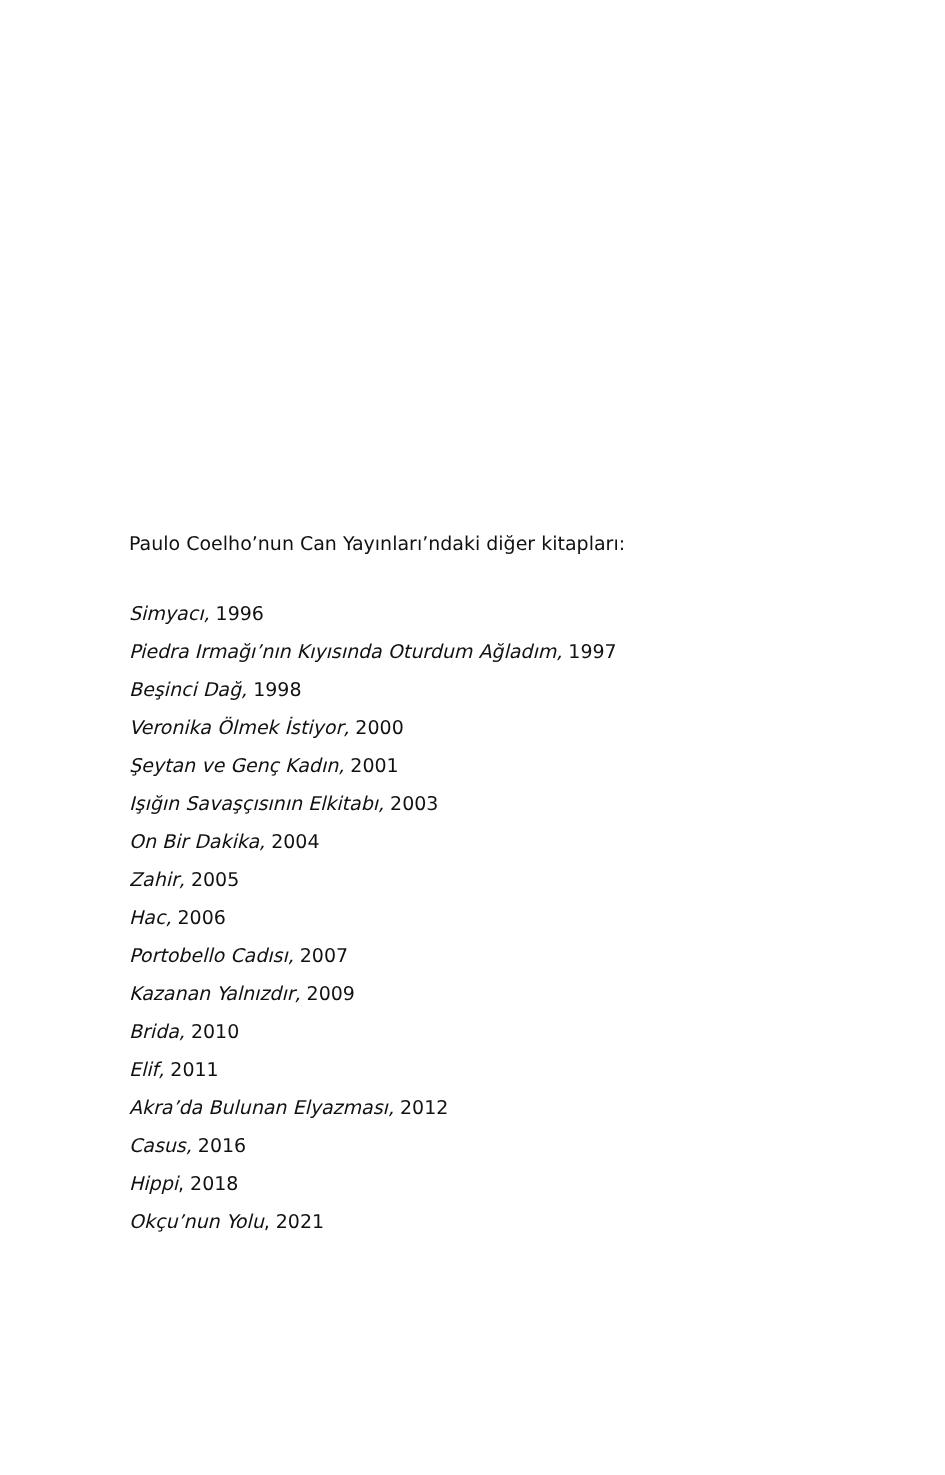Paulo Coelho’nun Can Yayınları’ndaki diğer kitapları:
Simyacı, 1996
Piedra Irmağı’nın Kıyısında Oturdum Ağladım, 1997
Beşinci Dağ, 1998
Veronika Ölmek İstiyor, 2000
Şeytan ve Genç Kadın, 2001
Işığın Savaşçısının Elkitabı, 2003
On Bir Dakika, 2004
Zahir, 2005
Hac, 2006
Portobello Cadısı, 2007
Kazanan Yalnızdır, 2009
Brida, 2010
Elif, 2011
Akra’da Bulunan Elyazması, 2012
Casus, 2016
Hippi, 2018
Okçu’nun Yolu, 2021